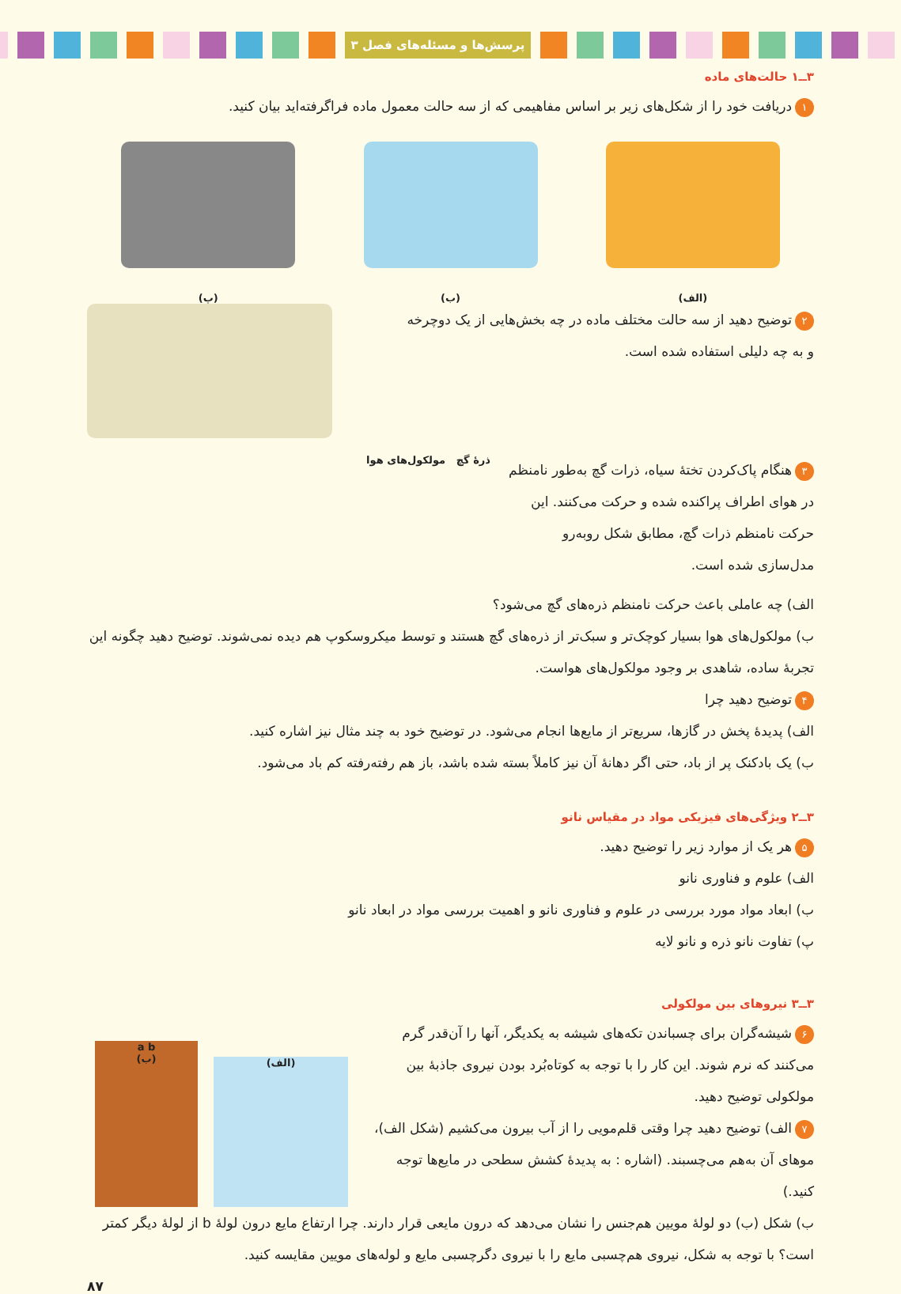پرسش‌ها و مسئله‌های فصل ۳
۳ــ۱ حالت‌های ماده
۱ دریافت خود را از شکل‌های زیر بر اساس مفاهیمی که از سه حالت معمول ماده فراگرفته‌اید بیان کنید.
(الف)
(ب)
(پ)
۲ توضیح دهید از سه حالت مختلف ماده در چه بخش‌هایی از یک دوچرخه
و به چه دلیلی استفاده شده است.
۳ هنگام پاک‌کردن تختهٔ سیاه، ذرات گچ به‌طور نامنظم در هوای اطراف پراکنده شده و حرکت می‌کنند. این حرکت نامنظم ذرات گچ، مطابق شکل روبه‌رو مدل‌سازی شده است.
ذرهٔ گچ مولکول‌های هوا
الف) چه عاملی باعث حرکت نامنظم ذره‌های گچ می‌شود؟
ب) مولکول‌های هوا بسیار کوچک‌تر و سبک‌تر از ذره‌های گچ هستند و توسط میکروسکوپ هم دیده نمی‌شوند. توضیح دهید چگونه این تجربهٔ ساده، شاهدی بر وجود مولکول‌های هواست.
۴ توضیح دهید چرا
الف) پدیدهٔ پخش در گازها، سریع‌تر از مایع‌ها انجام می‌شود. در توضیح خود به چند مثال نیز اشاره کنید.
ب) یک بادکنک پر از باد، حتی اگر دهانهٔ آن نیز کاملاً بسته شده باشد، باز هم رفته‌رفته کم باد می‌شود.
۳ــ۲ ویژگی‌های فیزیکی مواد در مقیاس نانو
۵ هر یک از موارد زیر را توضیح دهید.
الف) علوم و فناوری نانو
ب) ابعاد مواد مورد بررسی در علوم و فناوری نانو و اهمیت بررسی مواد در ابعاد نانو
پ) تفاوت نانو ذره و نانو لایه
۳ــ۳ نیروهای بین مولکولی
۶ شیشه‌گران برای چسباندن تکه‌های شیشه به یکدیگر، آنها را آن‌قدر گرم می‌کنند که نرم شوند. این کار را با توجه به کوتاه‌بُرد بودن نیروی جاذبهٔ بین مولکولی توضیح دهید.
۷ الف) توضیح دهید چرا وقتی قلم‌مویی را از آب بیرون می‌کشیم (شکل الف)، موهای آن به‌هم می‌چسبند. (اشاره : به پدیدهٔ کشش سطحی در مایع‌ها توجه کنید.)
(الف)
a b
(ب)
ب) شکل (ب) دو لولهٔ مویین هم‌جنس را نشان می‌دهد که درون مایعی قرار دارند. چرا ارتفاع مایع درون لولهٔ b از لولهٔ دیگر کمتر است؟ با توجه به شکل، نیروی هم‌چسبی مایع را با نیروی دگرچسبی مایع و لوله‌های مویین مقایسه کنید.
۸۷